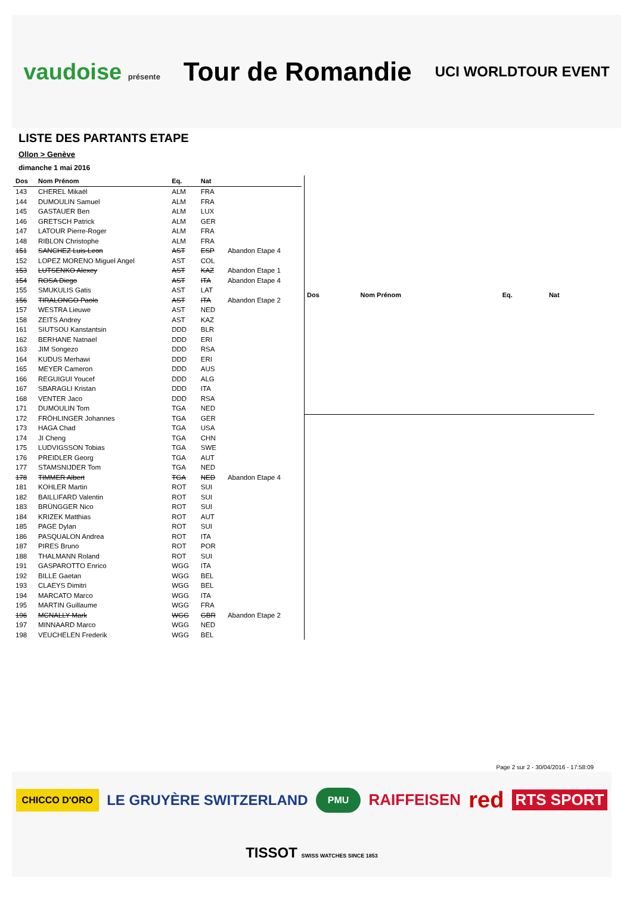vaudoise présente
Tour de Romandie
UCI WORLDTOUR EVENT
LISTE DES PARTANTS ETAPE
Ollon > Genève
dimanche 1 mai 2016
| Dos | Nom Prénom | Eq. | Nat | |
| --- | --- | --- | --- | --- |
| 143 | CHEREL Mikaël | ALM | FRA | |
| 144 | DUMOULIN Samuel | ALM | FRA | |
| 145 | GASTAUER Ben | ALM | LUX | |
| 146 | GRETSCH Patrick | ALM | GER | |
| 147 | LATOUR Pierre-Roger | ALM | FRA | |
| 148 | RIBLON Christophe | ALM | FRA | |
| 151 | SANCHEZ Luis-Leon | AST | ESP | Abandon Etape 4 |
| 152 | LOPEZ MORENO Miguel Angel | AST | COL | |
| 153 | LUTSENKO Alexey | AST | KAZ | Abandon Etape 1 |
| 154 | ROSA Diego | AST | ITA | Abandon Etape 4 |
| 155 | SMUKULIS Gatis | AST | LAT | |
| 156 | TIRALONGO Paolo | AST | ITA | Abandon Etape 2 |
| 157 | WESTRA Lieuwe | AST | NED | |
| 158 | ZEITS Andrey | AST | KAZ | |
| 161 | SIUTSOU Kanstantsin | DDD | BLR | |
| 162 | BERHANE Natnael | DDD | ERI | |
| 163 | JIM Songezo | DDD | RSA | |
| 164 | KUDUS Merhawi | DDD | ERI | |
| 165 | MEYER Cameron | DDD | AUS | |
| 166 | REGUIGUI Youcef | DDD | ALG | |
| 167 | SBARAGLI Kristan | DDD | ITA | |
| 168 | VENTER Jaco | DDD | RSA | |
| 171 | DUMOULIN Tom | TGA | NED | |
| 172 | FRÖHLINGER Johannes | TGA | GER | |
| 173 | HAGA Chad | TGA | USA | |
| 174 | JI Cheng | TGA | CHN | |
| 175 | LUDVIGSSON Tobias | TGA | SWE | |
| 176 | PREIDLER Georg | TGA | AUT | |
| 177 | STAMSNIJDER Tom | TGA | NED | |
| 178 | TIMMER Albert | TGA | NED | Abandon Etape 4 |
| 181 | KOHLER Martin | ROT | SUI | |
| 182 | BAILLIFARD Valentin | ROT | SUI | |
| 183 | BRÜNGGER Nico | ROT | SUI | |
| 184 | KRIZEK Matthias | ROT | AUT | |
| 185 | PAGE Dylan | ROT | SUI | |
| 186 | PASQUALON Andrea | ROT | ITA | |
| 187 | PIRES Bruno | ROT | POR | |
| 188 | THALMANN Roland | ROT | SUI | |
| 191 | GASPAROTTO Enrico | WGG | ITA | |
| 192 | BILLE Gaetan | WGG | BEL | |
| 193 | CLAEYS Dimitri | WGG | BEL | |
| 194 | MARCATO Marco | WGG | ITA | |
| 195 | MARTIN Guillaume | WGG | FRA | |
| 196 | MCNALLY Mark | WGG | GBR | Abandon Etape 2 |
| 197 | MINNAARD Marco | WGG | NED | |
| 198 | VEUCHELEN Frederik | WGG | BEL | |
| Dos | Nom Prénom | Eq. | Nat |
| --- | --- | --- | --- |
Page 2 sur 2 - 30/04/2016 - 17:58:09
CHICCO D'ORO LE GRUYÈRE SWITZERLAND PMU RAIFFEISEN red RTS SPORT TISSOT SWISS WATCHES SINCE 1853